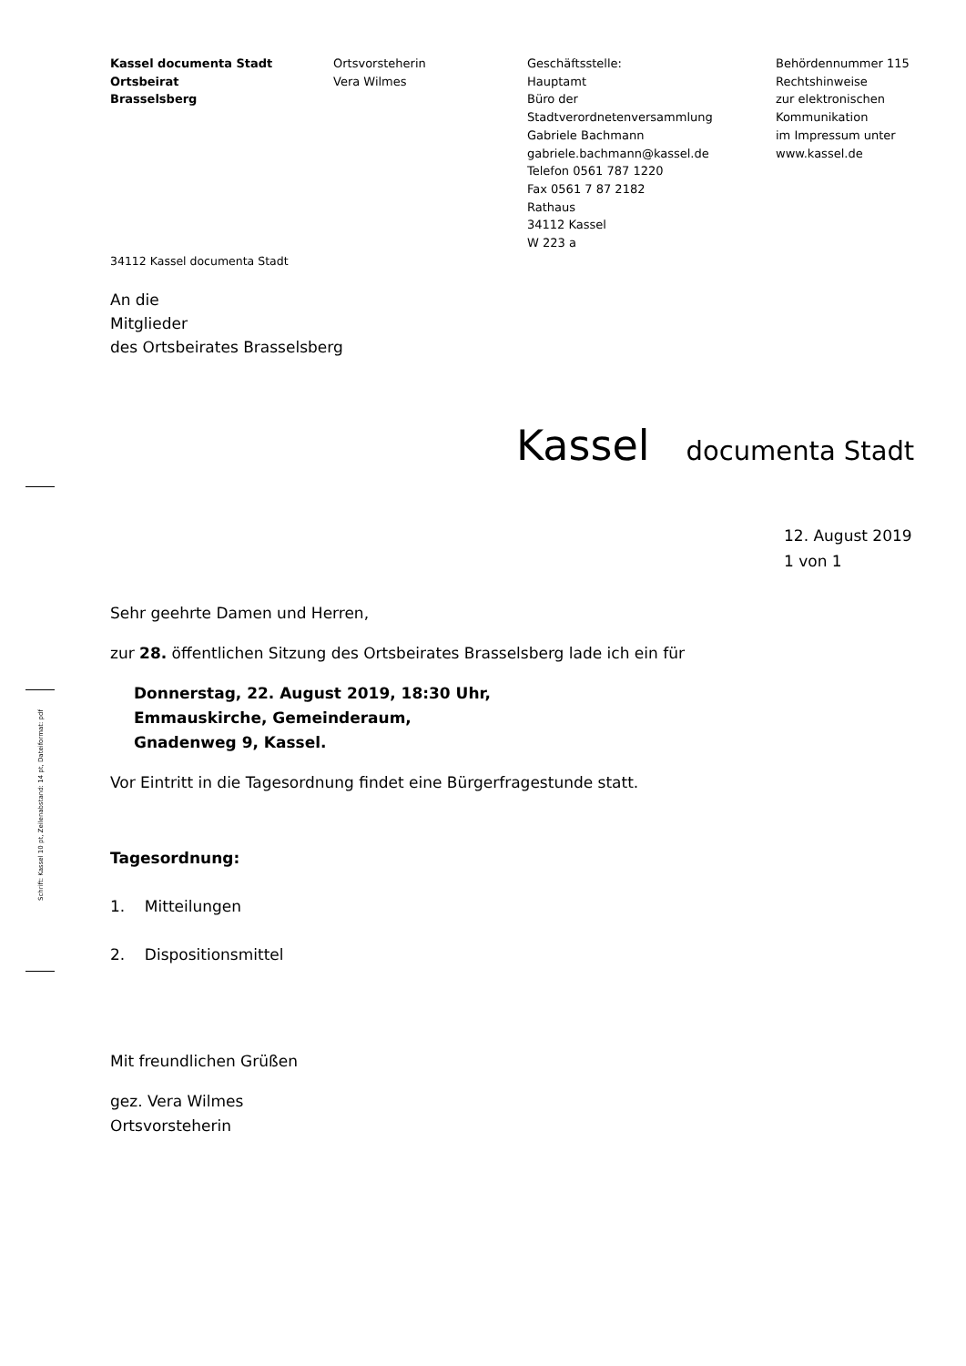Schrift: Kassel 10 pt, Zeilenabstand: 14 pt, Dateiformat: pdf
Kassel documenta Stadt
Ortsbeirat
Brasselsberg
Ortsvorsteherin
Vera Wilmes
Geschäftsstelle:
Hauptamt
Büro der
Stadtverordnetenversammlung
Gabriele Bachmann
gabriele.bachmann@kassel.de
Telefon 0561 787 1220
Fax 0561 7 87 2182
Rathaus
34112 Kassel
W 223 a
Behördennummer 115
Rechtshinweise
zur elektronischen
Kommunikation
im Impressum unter
www.kassel.de
34112 Kassel documenta Stadt
An die
Mitglieder
des Ortsbeirates Brasselsberg
Kassel documenta Stadt
12. August 2019
1 von 1
Sehr geehrte Damen und Herren,
zur 28. öffentlichen Sitzung des Ortsbeirates Brasselsberg lade ich ein für
Donnerstag, 22. August 2019, 18:30 Uhr,
Emmauskirche, Gemeinderaum,
Gnadenweg 9, Kassel.
Vor Eintritt in die Tagesordnung findet eine Bürgerfragestunde statt.
Tagesordnung:
1. Mitteilungen
2. Dispositionsmittel
Mit freundlichen Grüßen
gez. Vera Wilmes
Ortsvorsteherin